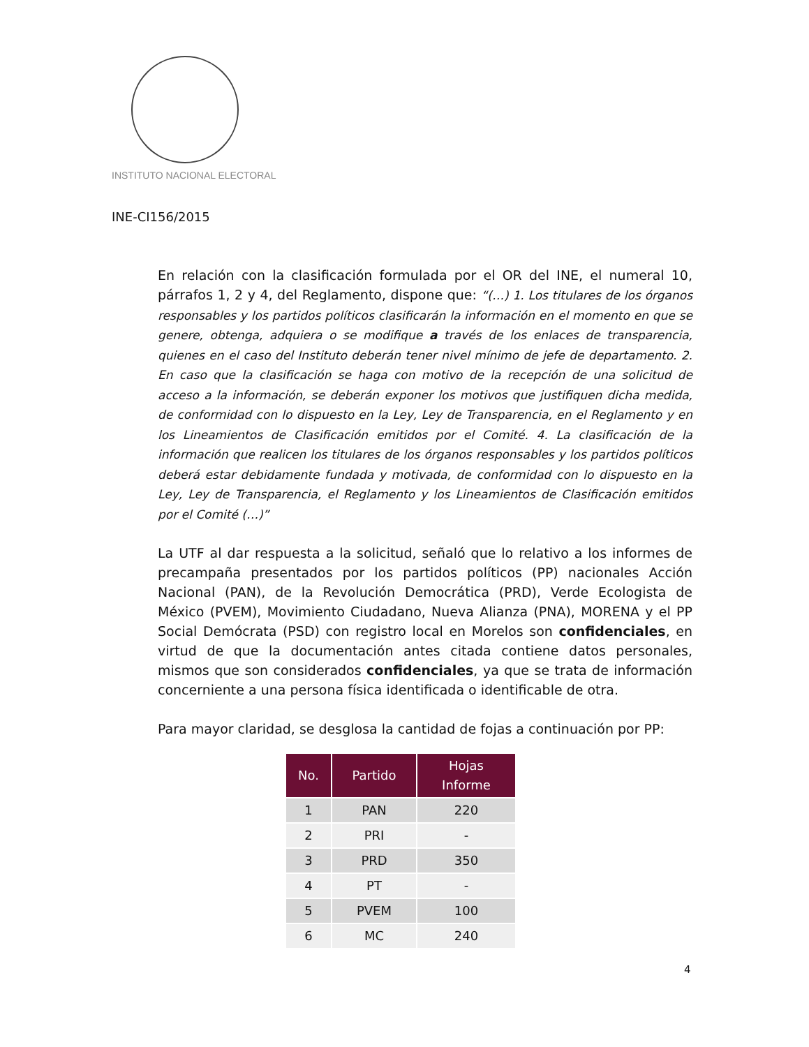INSTITUTO NACIONAL ELECTORAL
INE-CI156/2015
En relación con la clasificación formulada por el OR del INE, el numeral 10, párrafos 1, 2 y 4, del Reglamento, dispone que: “(…) 1. Los titulares de los órganos responsables y los partidos políticos clasificarán la información en el momento en que se genere, obtenga, adquiera o se modifique a través de los enlaces de transparencia, quienes en el caso del Instituto deberán tener nivel mínimo de jefe de departamento. 2. En caso que la clasificación se haga con motivo de la recepción de una solicitud de acceso a la información, se deberán exponer los motivos que justifiquen dicha medida, de conformidad con lo dispuesto en la Ley, Ley de Transparencia, en el Reglamento y en los Lineamientos de Clasificación emitidos por el Comité. 4. La clasificación de la información que realicen los titulares de los órganos responsables y los partidos políticos deberá estar debidamente fundada y motivada, de conformidad con lo dispuesto en la Ley, Ley de Transparencia, el Reglamento y los Lineamientos de Clasificación emitidos por el Comité (…)”
La UTF al dar respuesta a la solicitud, señaló que lo relativo a los informes de precampaña presentados por los partidos políticos (PP) nacionales Acción Nacional (PAN), de la Revolución Democrática (PRD), Verde Ecologista de México (PVEM), Movimiento Ciudadano, Nueva Alianza (PNA), MORENA y el PP Social Demócrata (PSD) con registro local en Morelos son confidenciales, en virtud de que la documentación antes citada contiene datos personales, mismos que son considerados confidenciales, ya que se trata de información concerniente a una persona física identificada o identificable de otra.
Para mayor claridad, se desglosa la cantidad de fojas a continuación por PP:
| No. | Partido | Hojas Informe |
| --- | --- | --- |
| 1 | PAN | 220 |
| 2 | PRI | - |
| 3 | PRD | 350 |
| 4 | PT | - |
| 5 | PVEM | 100 |
| 6 | MC | 240 |
4